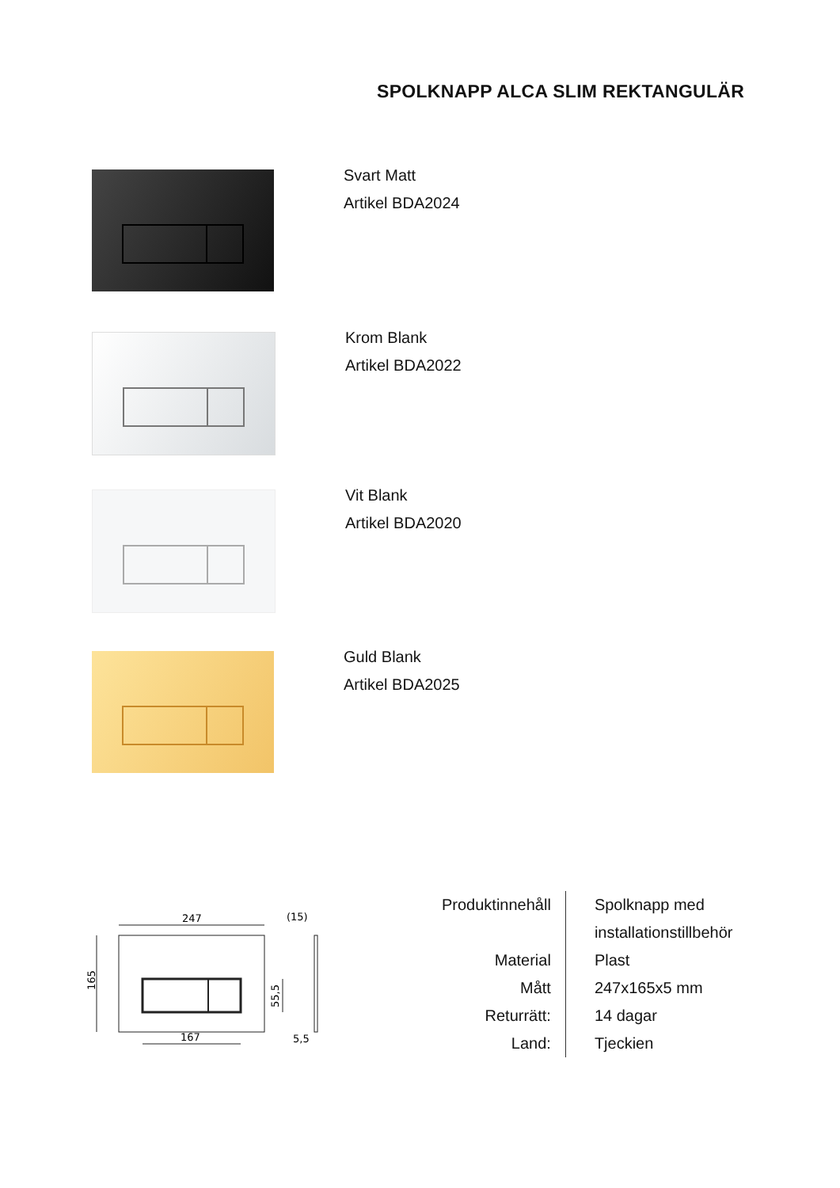SPOLKNAPP ALCA SLIM REKTANGULÄR
Svart Matt
Artikel BDA2024
Krom Blank
Artikel BDA2022
Vit Blank
Artikel BDA2020
Guld Blank
Artikel BDA2025
247
167
165
55,5
(15)
5,5
| Produktinnehåll | Spolknapp med installationstillbehör |
| Material | Plast |
| Mått | 247x165x5 mm |
| Returrätt: | 14 dagar |
| Land: | Tjeckien |